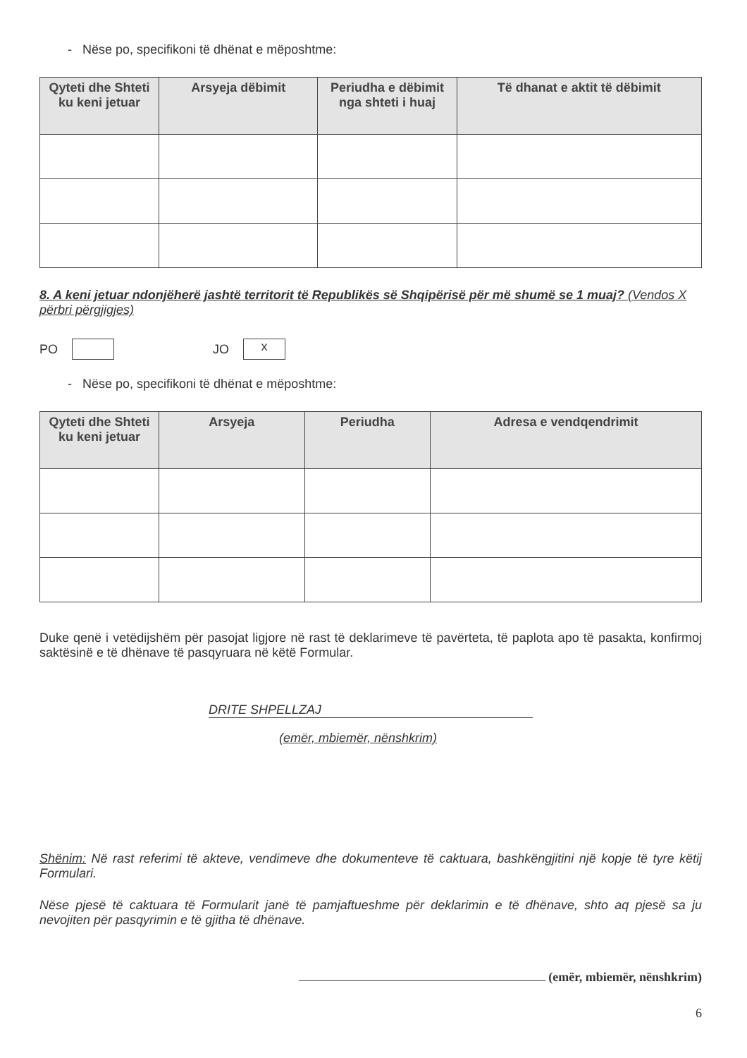- Nëse po, specifikoni të dhënat e mëposhtme:
| Qyteti dhe Shteti ku keni jetuar | Arsyeja dëbimit | Periudha e dëbimit nga shteti i huaj | Të dhanat e aktit të dëbimit |
| --- | --- | --- | --- |
8. A keni jetuar ndonjëherë jashtë territorit të Republikës së Shqipërisë për më shumë se 1 muaj? (Vendos X përbri përgjigjes)
PO JO x
- Nëse po, specifikoni të dhënat e mëposhtme:
| Qyteti dhe Shteti ku keni jetuar | Arsyeja | Periudha | Adresa e vendqendrimit |
| --- | --- | --- | --- |
Duke qenë i vetëdijshëm për pasojat ligjore në rast të deklarimeve të pavërteta, të paplota apo të pasakta, konfirmoj saktësinë e të dhënave të pasqyruara në këtë Formular.
DRITE SHPELLZAJ
(emër, mbiemër, nënshkrim)
Shënim: Në rast referimi të akteve, vendimeve dhe dokumenteve të caktuara, bashkëngjitini një kopje të tyre këtij Formulari.
Nëse pjesë të caktuara të Formularit janë të pamjaftueshme për deklarimin e të dhënave, shto aq pjesë sa ju nevojiten për pasqyrimin e të gjitha të dhënave.
(emër, mbiemër, nënshkrim)
6